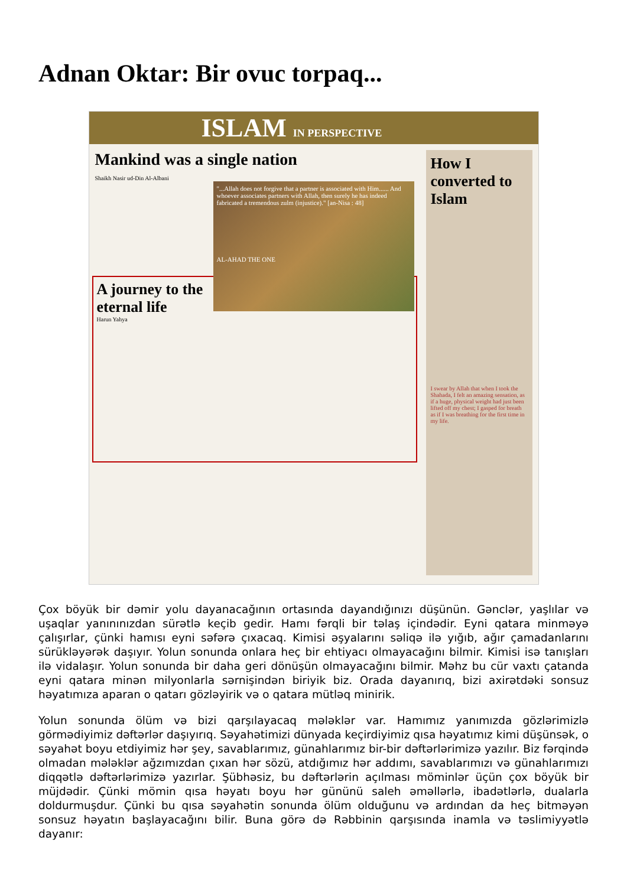Adnan Oktar: Bir ovuc torpaq...
ISLAM IN PERSPECTIVE
Mankind was a single nation
Shaikh Nasir ud-Din Al-Albani
"...Allah does not forgive that a partner is associated with Him...... And whoever associates partners with Allah, then surely he has indeed fabricated a tremendous zulm (injustice)." [an-Nisa : 48]
AL-AHAD THE ONE
A journey to the eternal life
Harun Yahya
How I converted to Islam
I swear by Allah that when I took the Shahada, I felt an amazing sensation, as if a huge, physical weight had just been lifted off my chest; I gasped for breath as if I was breathing for the first time in my life.
Çox böyük bir dəmir yolu dayanacağının ortasında dayandığınızı düşünün. Gənclər, yaşlılar və uşaqlar yanınınızdan sürətlə keçib gedir. Hamı fərqli bir təlaş içindədir. Eyni qatara minməyə çalışırlar, çünki hamısı eyni səfərə çıxacaq. Kimisi əşyalarını səliqə ilə yığıb, ağır çamadanlarını sürükləyərək daşıyır. Yolun sonunda onlara heç bir ehtiyacı olmayacağını bilmir. Kimisi isə tanışları ilə vidalaşır. Yolun sonunda bir daha geri dönüşün olmayacağını bilmir. Məhz bu cür vaxtı çatanda eyni qatara minən milyonlarla sərnişindən biriyik biz. Orada dayanırıq, bizi axirətdəki sonsuz həyatımıza aparan o qatarı gözləyirik və o qatara mütləq minirik.
Yolun sonunda ölüm və bizi qarşılayacaq mələklər var. Hamımız yanımızda gözlərimizlə görmədiyimiz dəftərlər daşıyırıq. Səyahətimizi dünyada keçirdiyimiz qısa həyatımız kimi düşünsək, o səyahət boyu etdiyimiz hər şey, savablarımız, günahlarımız bir-bir dəftərlərimizə yazılır. Biz fərqində olmadan mələklər ağzımızdan çıxan hər sözü, atdığımız hər addımı, savablarımızı və günahlarımızı diqqətlə dəftərlərimizə yazırlar. Şübhəsiz, bu dəftərlərin açılması möminlər üçün çox böyük bir müjdədir. Çünki mömin qısa həyatı boyu hər gününü saleh əməllərlə, ibadətlərlə, dualarla doldurmuşdur. Çünki bu qısa səyahətin sonunda ölüm olduğunu və ardından da heç bitməyən sonsuz həyatın başlayacağını bilir. Buna görə də Rəbbinin qarşısında inamla və təslimiyyətlə dayanır: